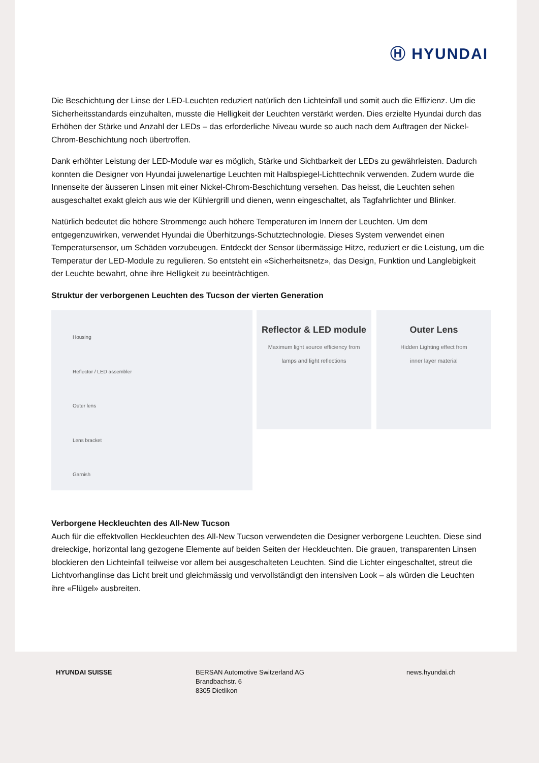Ⓗ HYUNDAI
Die Beschichtung der Linse der LED-Leuchten reduziert natürlich den Lichteinfall und somit auch die Effizienz. Um die Sicherheitsstandards einzuhalten, musste die Helligkeit der Leuchten verstärkt werden. Dies erzielte Hyundai durch das Erhöhen der Stärke und Anzahl der LEDs – das erforderliche Niveau wurde so auch nach dem Auftragen der Nickel-Chrom-Beschichtung noch übertroffen.
Dank erhöhter Leistung der LED-Module war es möglich, Stärke und Sichtbarkeit der LEDs zu gewährleisten. Dadurch konnten die Designer von Hyundai juwelenartige Leuchten mit Halbspiegel-Lichttechnik verwenden. Zudem wurde die Innenseite der äusseren Linsen mit einer Nickel-Chrom-Beschichtung versehen. Das heisst, die Leuchten sehen ausgeschaltet exakt gleich aus wie der Kühlergrill und dienen, wenn eingeschaltet, als Tagfahrlichter und Blinker.
Natürlich bedeutet die höhere Strommenge auch höhere Temperaturen im Innern der Leuchten. Um dem entgegenzuwirken, verwendet Hyundai die Überhitzungs-Schutztechnologie. Dieses System verwendet einen Temperatursensor, um Schäden vorzubeugen. Entdeckt der Sensor übermässige Hitze, reduziert er die Leistung, um die Temperatur der LED-Module zu regulieren. So entsteht ein «Sicherheitsnetz», das Design, Funktion und Langlebigkeit der Leuchte bewahrt, ohne ihre Helligkeit zu beeinträchtigen.
Struktur der verborgenen Leuchten des Tucson der vierten Generation
Housing
Reflector / LED assembler
Outer lens
Lens bracket
Garnish
Reflector & LED module
Maximum light source efficiency from
lamps and light reflections
Outer Lens
Hidden Lighting effect from
inner layer material
Verborgene Heckleuchten des All-New Tucson
Auch für die effektvollen Heckleuchten des All-New Tucson verwendeten die Designer verborgene Leuchten. Diese sind dreieckige, horizontal lang gezogene Elemente auf beiden Seiten der Heckleuchten. Die grauen, transparenten Linsen blockieren den Lichteinfall teilweise vor allem bei ausgeschalteten Leuchten. Sind die Lichter eingeschaltet, streut die Lichtvorhanglinse das Licht breit und gleichmässig und vervollständigt den intensiven Look – als würden die Leuchten ihre «Flügel» ausbreiten.
HYUNDAI SUISSE BERSAN Automotive Switzerland AG
Brandbachstr. 6
8305 Dietlikon
news.hyundai.ch